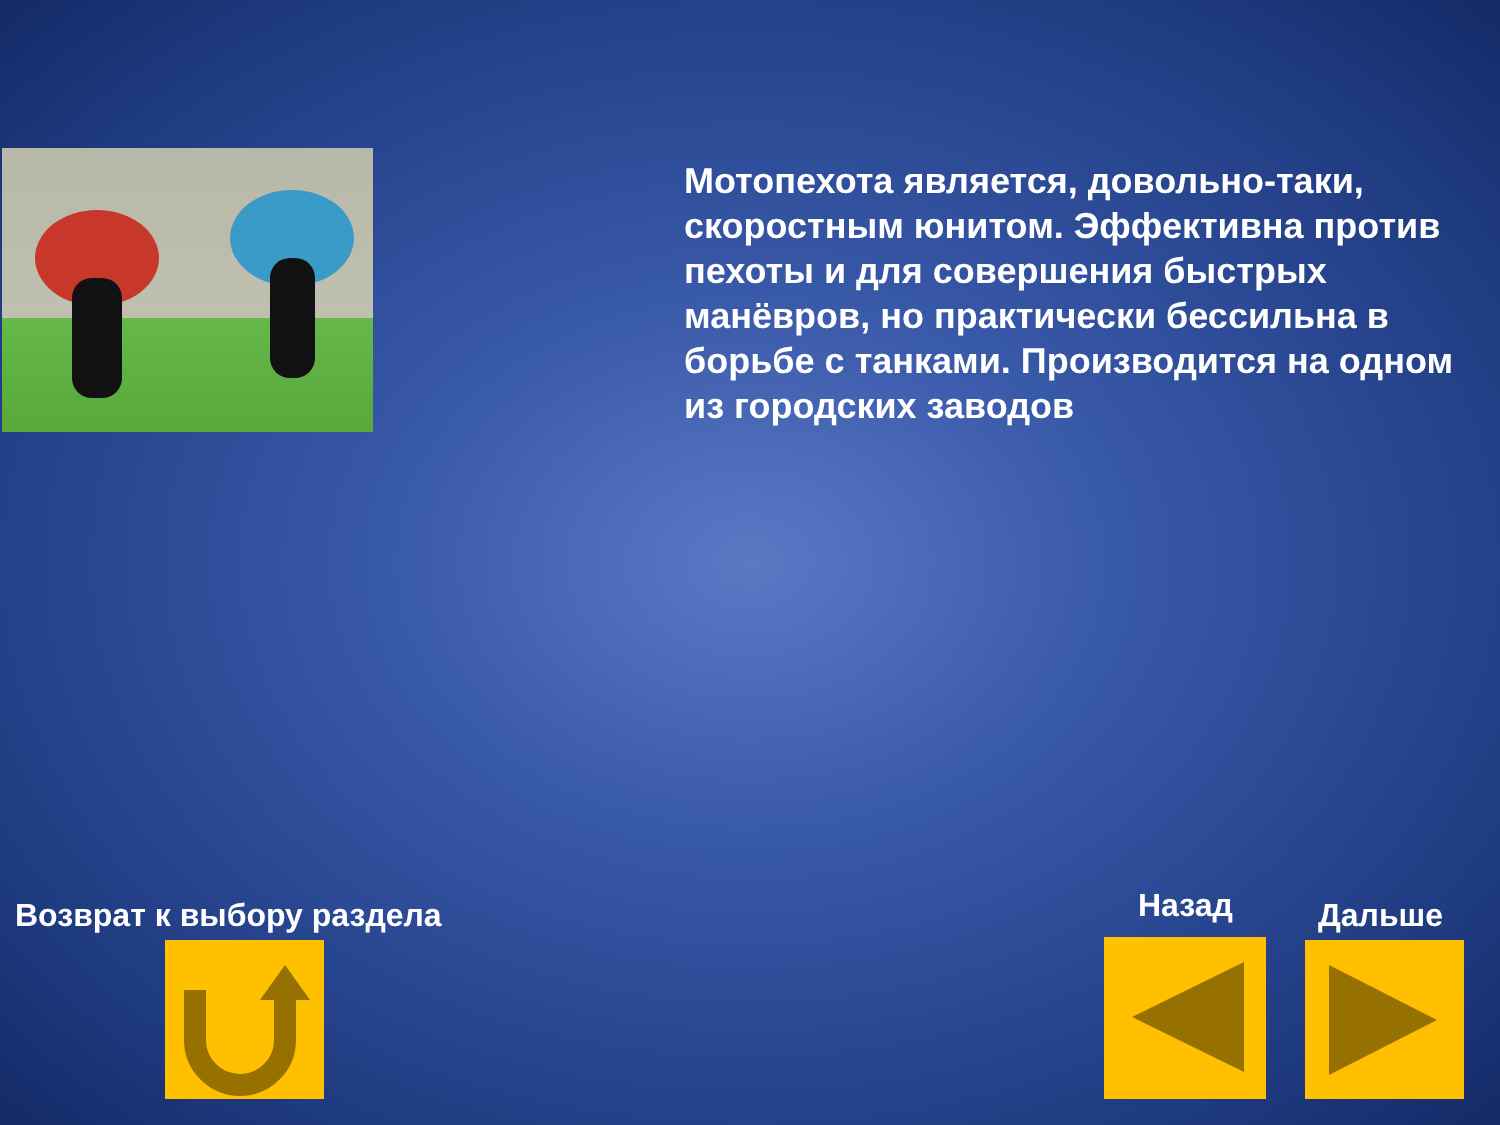Мотопехота является, довольно-таки, скоростным юнитом. Эффективна против пехоты и для совершения быстрых манёвров, но практически бессильна в борьбе с танками. Производится на одном из городских заводов
Возврат к выбору раздела Назад Дальше